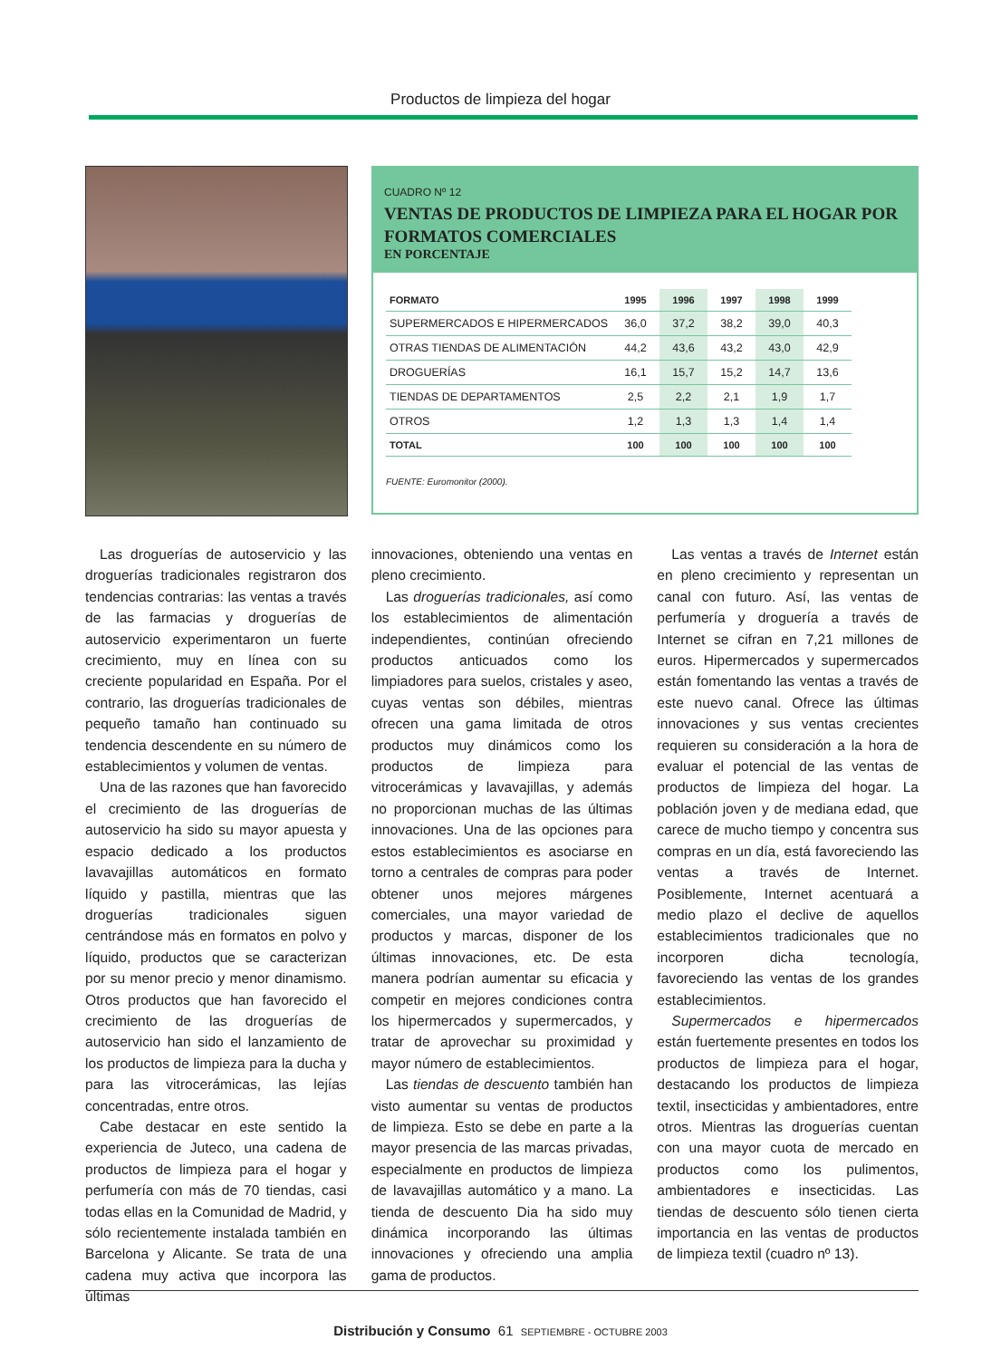Productos de limpieza del hogar
CUADRO Nº 12
VENTAS DE PRODUCTOS DE LIMPIEZA PARA EL HOGAR POR FORMATOS COMERCIALES
EN PORCENTAJE
| FORMATO | 1995 | 1996 | 1997 | 1998 | 1999 |
| --- | --- | --- | --- | --- | --- |
| SUPERMERCADOS E HIPERMERCADOS | 36,0 | 37,2 | 38,2 | 39,0 | 40,3 |
| OTRAS TIENDAS DE ALIMENTACIÓN | 44,2 | 43,6 | 43,2 | 43,0 | 42,9 |
| DROGUERÍAS | 16,1 | 15,7 | 15,2 | 14,7 | 13,6 |
| TIENDAS DE DEPARTAMENTOS | 2,5 | 2,2 | 2,1 | 1,9 | 1,7 |
| OTROS | 1,2 | 1,3 | 1,3 | 1,4 | 1,4 |
| TOTAL | 100 | 100 | 100 | 100 | 100 |
FUENTE: Euromonitor (2000).
Las droguerías de autoservicio y las droguerías tradicionales registraron dos tendencias contrarias: las ventas a través de las farmacias y droguerías de autoservicio experimentaron un fuerte crecimiento, muy en línea con su creciente popularidad en España. Por el contrario, las droguerías tradicionales de pequeño tamaño han continuado su tendencia descendente en su número de establecimientos y volumen de ventas.
Una de las razones que han favorecido el crecimiento de las droguerías de autoservicio ha sido su mayor apuesta y espacio dedicado a los productos lavavajillas automáticos en formato líquido y pastilla, mientras que las droguerías tradicionales siguen centrándose más en formatos en polvo y líquido, productos que se caracterizan por su menor precio y menor dinamismo. Otros productos que han favorecido el crecimiento de las droguerías de autoservicio han sido el lanzamiento de los productos de limpieza para la ducha y para las vitrocerámicas, las lejías concentradas, entre otros.
Cabe destacar en este sentido la experiencia de Juteco, una cadena de productos de limpieza para el hogar y perfumería con más de 70 tiendas, casi todas ellas en la Comunidad de Madrid, y sólo recientemente instalada también en Barcelona y Alicante. Se trata de una cadena muy activa que incorpora las últimas
innovaciones, obteniendo una ventas en pleno crecimiento.
Las droguerías tradicionales, así como los establecimientos de alimentación independientes, continúan ofreciendo productos anticuados como los limpiadores para suelos, cristales y aseo, cuyas ventas son débiles, mientras ofrecen una gama limitada de otros productos muy dinámicos como los productos de limpieza para vitrocerámicas y lavavajillas, y además no proporcionan muchas de las últimas innovaciones. Una de las opciones para estos establecimientos es asociarse en torno a centrales de compras para poder obtener unos mejores márgenes comerciales, una mayor variedad de productos y marcas, disponer de los últimas innovaciones, etc. De esta manera podrían aumentar su eficacia y competir en mejores condiciones contra los hipermercados y supermercados, y tratar de aprovechar su proximidad y mayor número de establecimientos.
Las tiendas de descuento también han visto aumentar su ventas de productos de limpieza. Esto se debe en parte a la mayor presencia de las marcas privadas, especialmente en productos de limpieza de lavavajillas automático y a mano. La tienda de descuento Dia ha sido muy dinámica incorporando las últimas innovaciones y ofreciendo una amplia gama de productos.
Las ventas a través de Internet están en pleno crecimiento y representan un canal con futuro. Así, las ventas de perfumería y droguería a través de Internet se cifran en 7,21 millones de euros. Hipermercados y supermercados están fomentando las ventas a través de este nuevo canal. Ofrece las últimas innovaciones y sus ventas crecientes requieren su consideración a la hora de evaluar el potencial de las ventas de productos de limpieza del hogar. La población joven y de mediana edad, que carece de mucho tiempo y concentra sus compras en un día, está favoreciendo las ventas a través de Internet. Posiblemente, Internet acentuará a medio plazo el declive de aquellos establecimientos tradicionales que no incorporen dicha tecnología, favoreciendo las ventas de los grandes establecimientos.
Supermercados e hipermercados están fuertemente presentes en todos los productos de limpieza para el hogar, destacando los productos de limpieza textil, insecticidas y ambientadores, entre otros. Mientras las droguerías cuentan con una mayor cuota de mercado en productos como los pulimentos, ambientadores e insecticidas. Las tiendas de descuento sólo tienen cierta importancia en las ventas de productos de limpieza textil (cuadro nº 13).
Distribución y Consumo 61 SEPTIEMBRE - OCTUBRE 2003